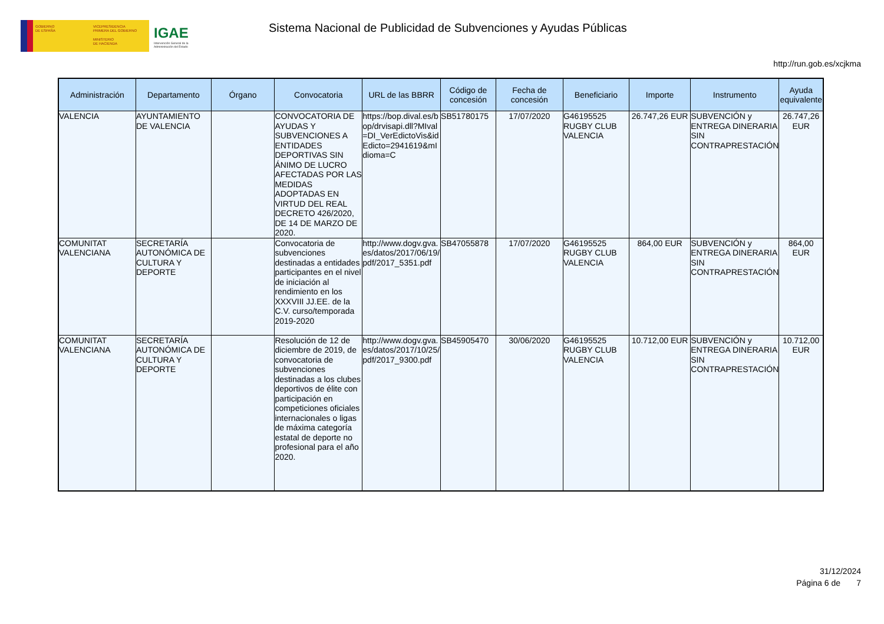GOBIERNO
DE ESPAÑA
VICEPRESIDENCIA
PRIMERA DEL GOBIERNO
MINISTERIO
DE HACIENDA
IGAE
Intervención General de la Administración del Estado
Sistema Nacional de Publicidad de Subvenciones y Ayudas Públicas
http://run.gob.es/xcjkma
| Administración | Departamento | Órgano | Convocatoria | URL de las BBRR | Código de concesión | Fecha de concesión | Beneficiario | Importe | Instrumento | Ayuda equivalente |
| --- | --- | --- | --- | --- | --- | --- | --- | --- | --- | --- |
| VALENCIA | AYUNTAMIENTO DE VALENCIA | | CONVOCATORIA DE AYUDAS Y SUBVENCIONES A ENTIDADES DEPORTIVAS SIN ÁNIMO DE LUCRO AFECTADAS POR LAS MEDIDAS ADOPTADAS EN VIRTUD DEL REAL DECRETO 426/2020, DE 14 DE MARZO DE 2020. | https://bop.dival.es/bop/drvisapi.dll?MIval=DI_VerEdictoVis&idEdicto=2941619&mIdioma=C | SB51780175 | 17/07/2020 | G46195525 RUGBY CLUB VALENCIA | 26.747,26 EUR | SUBVENCIÓN y ENTREGA DINERARIA SIN CONTRAPRESTACIÓN | 26.747,26 EUR |
| COMUNITAT VALENCIANA | SECRETARÍA AUTONÓMICA DE CULTURA Y DEPORTE | | Convocatoria de subvenciones destinadas a entidades participantes en el nivel de iniciación al rendimiento en los XXXVIII JJ.EE. de la C.V. curso/temporada 2019-2020 | http://www.dogv.gva.es/datos/2017/06/19/pdf/2017_5351.pdf | SB47055878 | 17/07/2020 | G46195525 RUGBY CLUB VALENCIA | 864,00 EUR | SUBVENCIÓN y ENTREGA DINERARIA SIN CONTRAPRESTACIÓN | 864,00 EUR |
| COMUNITAT VALENCIANA | SECRETARÍA AUTONÓMICA DE CULTURA Y DEPORTE | | Resolución de 12 de diciembre de 2019, de convocatoria de subvenciones destinadas a los clubes deportivos de élite con participación en competiciones oficiales internacionales o ligas de máxima categoría estatal de deporte no profesional para el año 2020. | http://www.dogv.gva.es/datos/2017/10/25/pdf/2017_9300.pdf | SB45905470 | 30/06/2020 | G46195525 RUGBY CLUB VALENCIA | 10.712,00 EUR | SUBVENCIÓN y ENTREGA DINERARIA SIN CONTRAPRESTACIÓN | 10.712,00 EUR |
31/12/2024
Página 6 de 7